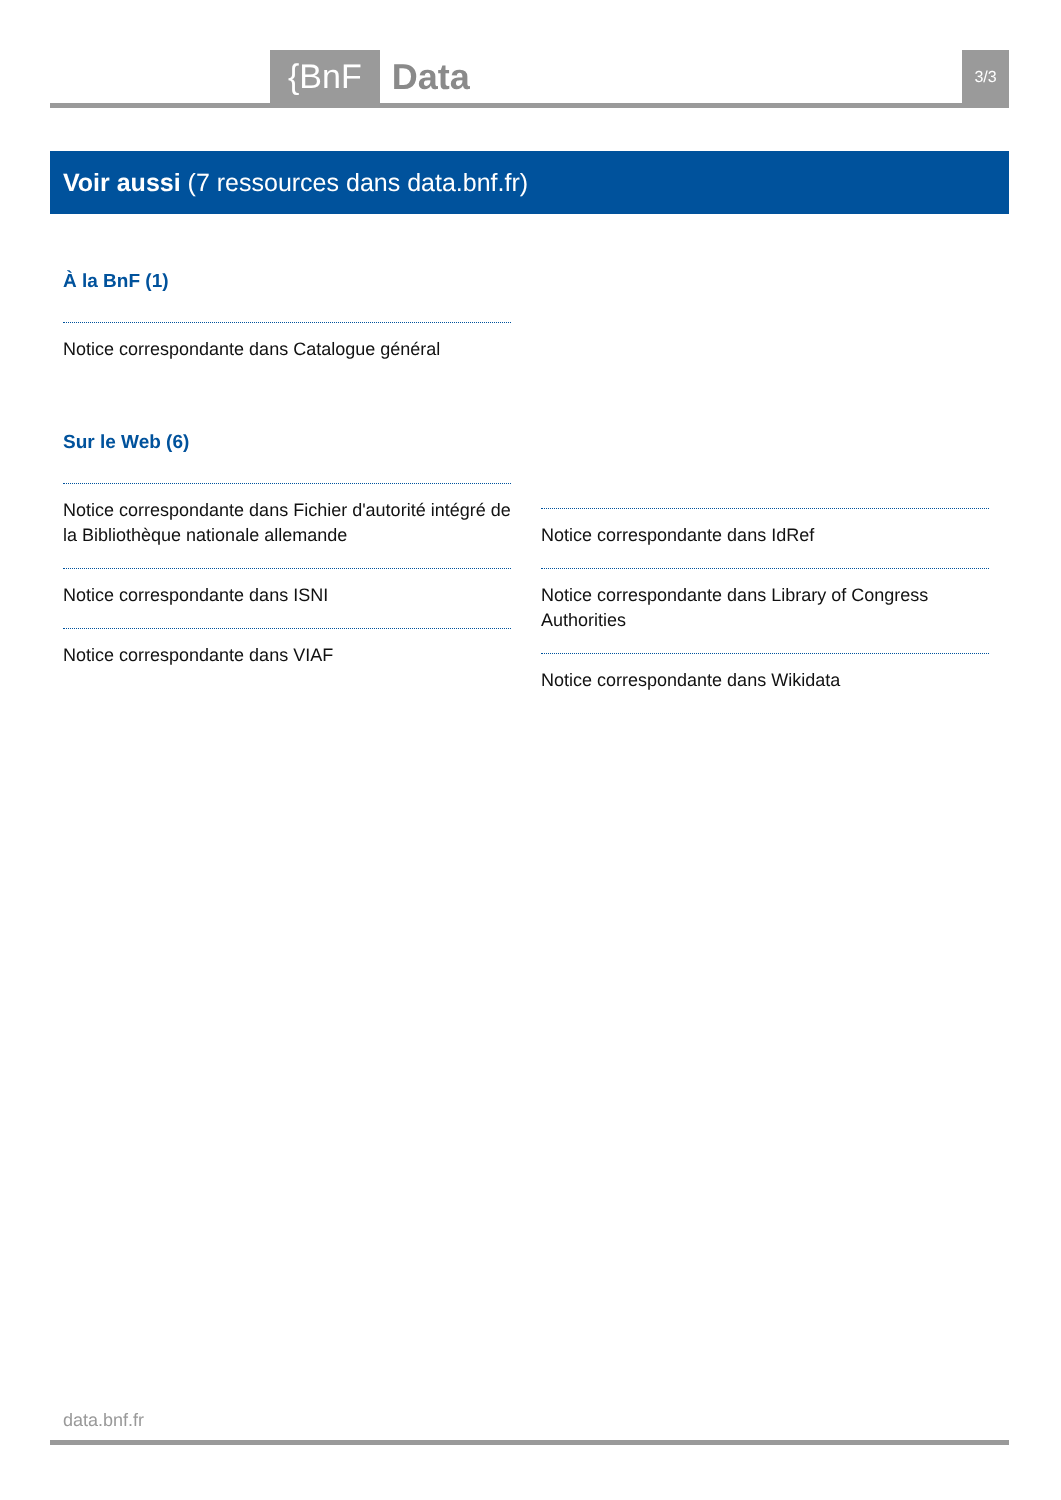{BnF Data 3/3
Voir aussi (7 ressources dans data.bnf.fr)
À la BnF (1)
Notice correspondante dans Catalogue général
Sur le Web (6)
Notice correspondante dans Fichier d'autorité intégré de la Bibliothèque nationale allemande
Notice correspondante dans ISNI
Notice correspondante dans VIAF
Notice correspondante dans IdRef
Notice correspondante dans Library of Congress Authorities
Notice correspondante dans Wikidata
data.bnf.fr